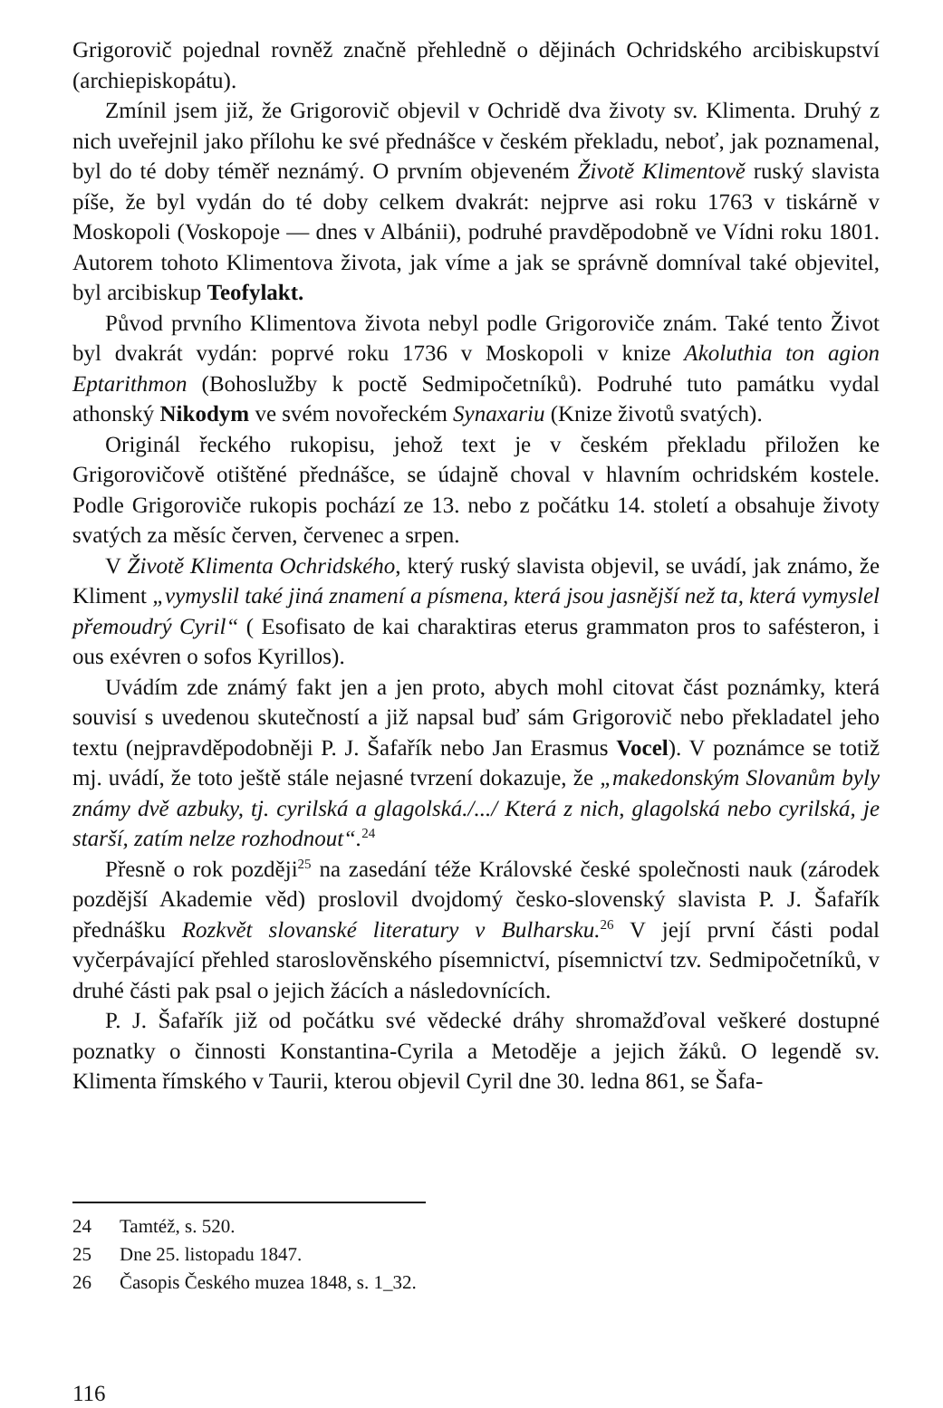Grigorovič pojednal rovněž značně přehledně o dějinách Ochridského arcibiskupství (archiepiskopátu).
Zmínil jsem již, že Grigorovič objevil v Ochridě dva životy sv. Klimenta. Druhý z nich uveřejnil jako přílohu ke své přednášce v českém překladu, neboť, jak poznamenal, byl do té doby téměř neznámý. O prvním objeveném Životě Klimentově ruský slavista píše, že byl vydán do té doby celkem dvakrát: nejprve asi roku 1763 v tiskárně v Moskopoli (Voskopoje — dnes v Albánii), podruhé pravděpodobně ve Vídni roku 1801. Autorem tohoto Klimentova života, jak víme a jak se správně domníval také objevitel, byl arcibiskup Teofylakt.
Původ prvního Klimentova života nebyl podle Grigoroviče znám. Také tento Život byl dvakrát vydán: poprvé roku 1736 v Moskopoli v knize Akoluthia ton agion Eptarithmon (Bohoslužby k poctě Sedmipočetníků). Podruhé tuto památku vydal athonský Nikodym ve svém novořeckém Synaxariu (Knize životů svatých).
Originál řeckého rukopisu, jehož text je v českém překladu přiložen ke Grigorovičově otištěné přednášce, se údajně choval v hlavním ochridském kostele. Podle Grigoroviče rukopis pochází ze 13. nebo z počátku 14. století a obsahuje životy svatých za měsíc červen, červenec a srpen.
V Životě Klimenta Ochridského, který ruský slavista objevil, se uvádí, jak známo, že Kliment „vymyslil také jiná znamení a písmena, která jsou jasnější než ta, která vymyslel přemoudrý Cyril“ ( Esofisato de kai charaktiras eterus grammaton pros to safésteron, i ous exévren o sofos Kyrillos).
Uvádím zde známý fakt jen a jen proto, abych mohl citovat část poznámky, která souvisí s uvedenou skutečností a již napsal buď sám Grigorovič nebo překladatel jeho textu (nejpravděpodobněji P. J. Šafařík nebo Jan Erasmus Vocel). V poznámce se totiž mj. uvádí, že toto ještě stále nejasné tvrzení dokazuje, že „makedonským Slovanům byly známy dvě azbuky, tj. cyrilská a glagolská./.../ Která z nich, glagolská nebo cyrilská, je starší, zatím nelze rozhodnout“.<sup>24</sup>
Přesně o rok později<sup>25</sup> na zasedání téže Královské české společnosti nauk (zárodek pozdější Akademie věd) proslovil dvojdomý česko-slovenský slavista P. J. Šafařík přednášku Rozkvět slovanské literatury v Bulharsku.<sup>26</sup> V její první části podal vyčerpávající přehled staroslověnského písemnictví, písemnictví tzv. Sedmipočetníků, v druhé části pak psal o jejich žácích a následovnících.
P. J. Šafařík již od počátku své vědecké dráhy shromažďoval veškeré dostupné poznatky o činnosti Konstantina-Cyrila a Metoděje a jejich žáků. O legendě sv. Klimenta římského v Taurii, kterou objevil Cyril dne 30. ledna 861, se Šafa-
24 Tamtéž, s. 520.
25 Dne 25. listopadu 1847.
26 Časopis Českého muzea 1848, s. 1_32.
116